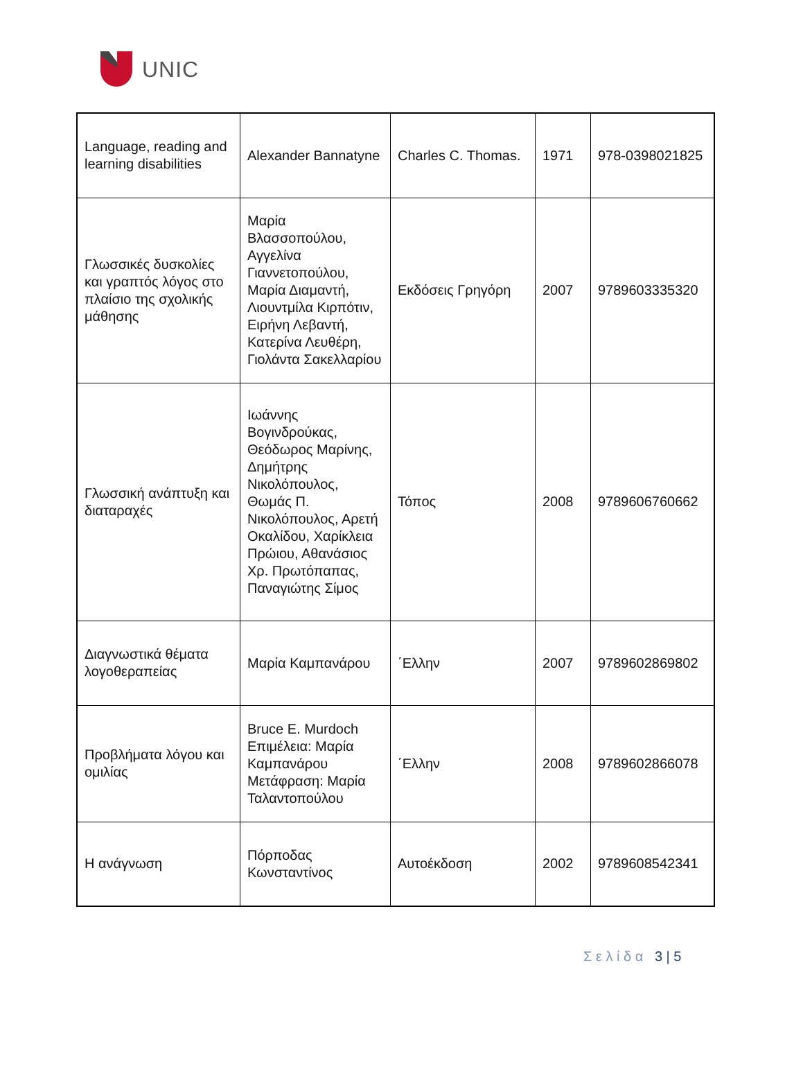UNIC
| Language, reading and learning disabilities | Alexander Bannatyne | Charles C. Thomas. | 1971 | 978-0398021825 |
| Γλωσσικές δυσκολίες και γραπτός λόγος στο πλαίσιο της σχολικής μάθησης | Μαρία Βλασσοπούλου, Αγγελίνα Γιαννετοπούλου, Μαρία Διαμαντή, Λιουντμίλα Κιρπότιν, Ειρήνη Λεβαντή, Κατερίνα Λευθέρη, Γιολάντα Σακελλαρίου | Εκδόσεις Γρηγόρη | 2007 | 9789603335320 |
| Γλωσσική ανάπτυξη και διαταραχές | Ιωάννης Βογινδρούκας, Θεόδωρος Μαρίνης, Δημήτρης Νικολόπουλος, Θωμάς Π. Νικολόπουλος, Αρετή Οκαλίδου, Χαρίκλεια Πρώιου, Αθανάσιος Χρ. Πρωτόπαπας, Παναγιώτης Σίμος | Τόπος | 2008 | 9789606760662 |
| Διαγνωστικά θέματα λογοθεραπείας | Μαρία Καμπανάρου | ΄Ελλην | 2007 | 9789602869802 |
| Προβλήματα λόγου και ομιλίας | Bruce E. Murdoch Επιμέλεια: Μαρία Καμπανάρου Μετάφραση: Μαρία Ταλαντοπούλου | ΄Ελλην | 2008 | 9789602866078 |
| Η ανάγνωση | Πόρποδας Κωνσταντίνος | Αυτοέκδοση | 2002 | 9789608542341 |
Σ ε λ ί δ α 3 | 5